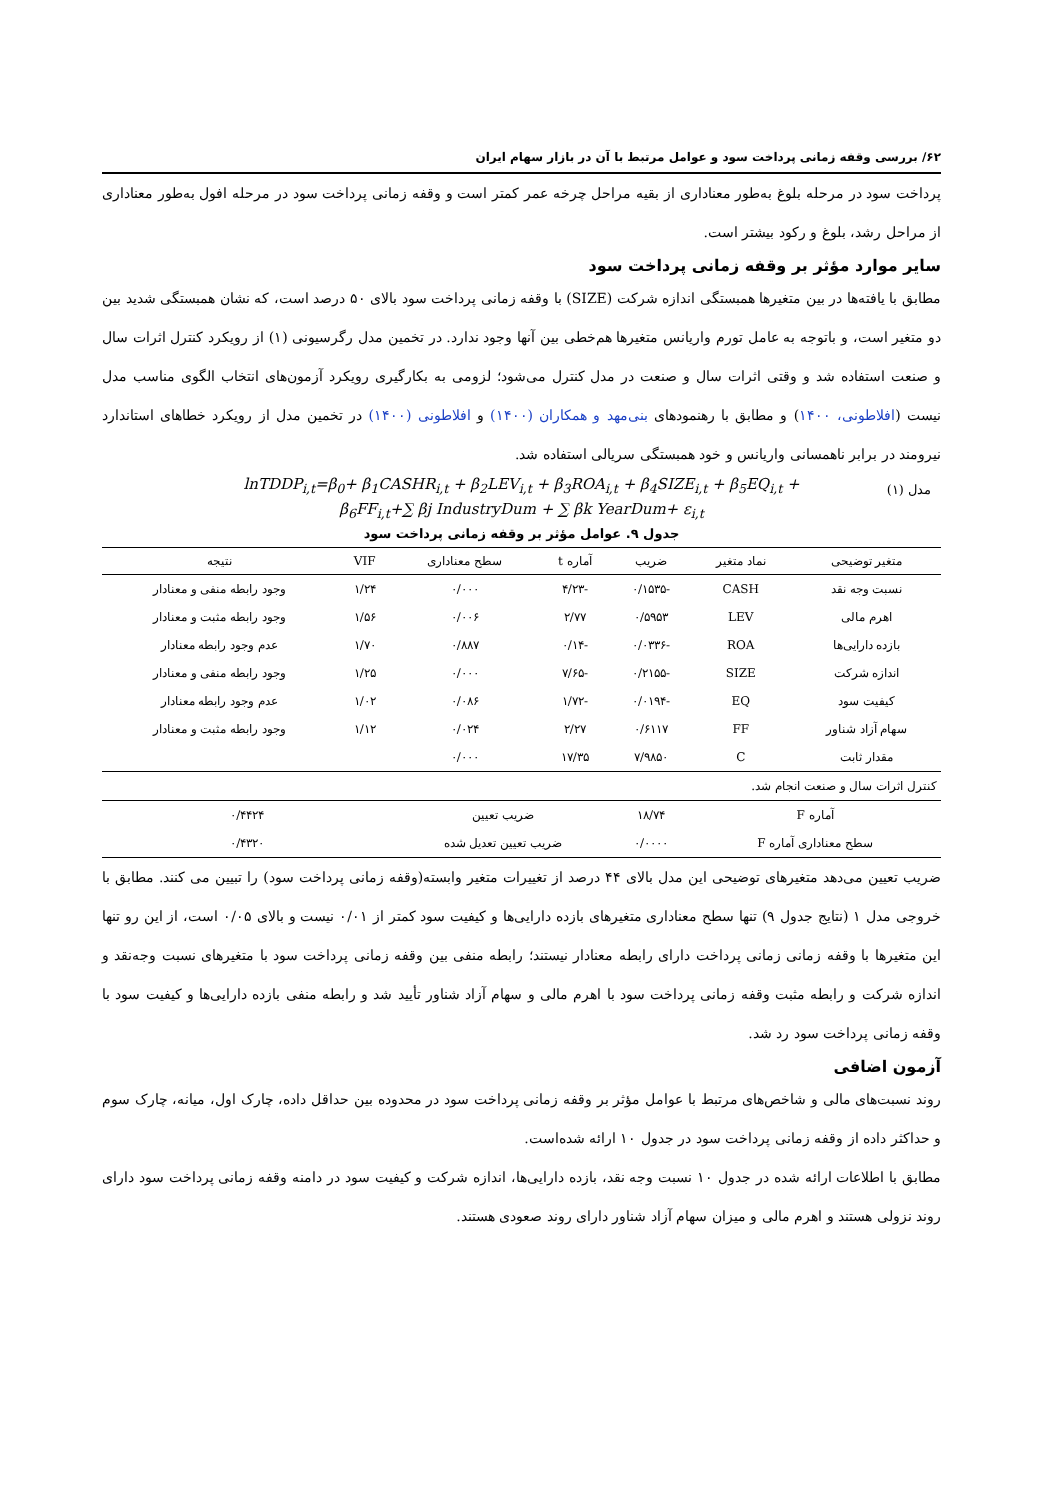۶۲/ بررسی وقفه زمانی پرداخت سود و عوامل مرتبط با آن در بازار سهام ایران
پرداخت سود در مرحله بلوغ به‌طور معناداری از بقیه مراحل چرخه عمر کمتر است و وقفه زمانی پرداخت سود در مرحله افول به‌طور معناداری از مراحل رشد، بلوغ و رکود بیشتر است.
سایر موارد مؤثر بر وقفه زمانی پرداخت سود
مطابق با یافته‌ها در بین متغیرها همبستگی اندازه شرکت (SIZE) با وقفه زمانی پرداخت سود بالای ۵۰ درصد است، که نشان همبستگی شدید بین دو متغیر است، و باتوجه به عامل تورم واریانس متغیرها هم‌خطی بین آنها وجود ندارد. در تخمین مدل رگرسیونی (۱) از رویکرد کنترل اثرات سال و صنعت استفاده شد و وقتی اثرات سال و صنعت در مدل کنترل می‌شود؛ لزومی به بکارگیری رویکرد آزمون‌های انتخاب الگوی مناسب مدل نیست (افلاطونی، ۱۴۰۰) و مطابق با رهنمودهای بنی‌مهد و همکاران (۱۴۰۰) و افلاطونی (۱۴۰۰) در تخمین مدل از رویکرد خطاهای استاندارد نیرومند در برابر ناهمسانی واریانس و خود همبستگی سریالی استفاده شد.
مدل (۱) lnTDDP<sub>i,t</sub>=β<sub>0</sub>+ β<sub>1</sub>CASHR<sub>i,t</sub> + β<sub>2</sub>LEV<sub>i,t</sub> + β<sub>3</sub>ROA<sub>i,t</sub> + β<sub>4</sub>SIZE<sub>i,t</sub> + β<sub>5</sub>EQ<sub>i,t</sub> +
β<sub>6</sub>FF<sub>i,t</sub>+∑ βj IndustryDum + ∑ βk YearDum+ ε<sub>i,t</sub>
جدول ۹. عوامل مؤثر بر وقفه زمانی پرداخت سود
| متغیر توضیحی | نماد متغیر | ضریب | آماره t | سطح معناداری | VIF | نتیجه |
| --- | --- | --- | --- | --- | --- | --- |
| نسبت وجه نقد | CASH | -۰/۱۵۳۵ | -۴/۲۳ | ۰/۰۰۰ | ۱/۲۴ | وجود رابطه منفی و معنادار |
| اهرم مالی | LEV | ۰/۵۹۵۳ | ۲/۷۷ | ۰/۰۰۶ | ۱/۵۶ | وجود رابطه مثبت و معنادار |
| بازده دارایی‌ها | ROA | -۰/۰۳۳۶ | -۰/۱۴ | ۰/۸۸۷ | ۱/۷۰ | عدم وجود رابطه معنادار |
| اندازه شرکت | SIZE | -۰/۲۱۵۵ | -۷/۶۵ | ۰/۰۰۰ | ۱/۲۵ | وجود رابطه منفی و معنادار |
| کیفیت سود | EQ | -۰/۰۱۹۴ | -۱/۷۲ | ۰/۰۸۶ | ۱/۰۲ | عدم وجود رابطه معنادار |
| سهام آزاد شناور | FF | ۰/۶۱۱۷ | ۲/۲۷ | ۰/۰۲۴ | ۱/۱۲ | وجود رابطه مثبت و معنادار |
| مقدار ثابت | C | ۷/۹۸۵۰ | ۱۷/۳۵ | ۰/۰۰۰ | | |
| کنترل اثرات سال و صنعت انجام شد. | | | | | | |
| آماره F | | ۱۸/۷۴ | ضریب تعیین | | ۰/۴۴۲۴ | |
| سطح معناداری آماره F | | ۰/۰۰۰۰ | ضریب تعیین تعدیل شده | | ۰/۴۳۲۰ | |
ضریب تعیین می‌دهد متغیرهای توضیحی این مدل بالای ۴۴ درصد از تغییرات متغیر وابسته(وقفه زمانی پرداخت سود) را تبیین می کنند. مطابق با خروجی مدل ۱ (نتایج جدول ۹) تنها سطح معناداری متغیرهای بازده دارایی‌ها و کیفیت سود کمتر از ۰/۰۱ نیست و بالای ۰/۰۵ است، از این رو تنها این متغیرها با وقفه زمانی زمانی پرداخت دارای رابطه معنادار نیستند؛ رابطه منفی بین وقفه زمانی پرداخت سود با متغیرهای نسبت وجه‌نقد و اندازه شرکت و رابطه مثبت وقفه زمانی پرداخت سود با اهرم مالی و سهام آزاد شناور تأیید شد و رابطه منفی بازده دارایی‌ها و کیفیت سود با وقفه زمانی پرداخت سود رد شد.
آزمون اضافی
روند نسبت‌های مالی و شاخص‌های مرتبط با عوامل مؤثر بر وقفه زمانی پرداخت سود در محدوده بین حداقل داده، چارک اول، میانه، چارک سوم و حداکثر داده از وقفه زمانی پرداخت سود در جدول ۱۰ ارائه شده‌است.
مطابق با اطلاعات ارائه شده در جدول ۱۰ نسبت وجه نقد، بازده دارایی‌ها، اندازه شرکت و کیفیت سود در دامنه وقفه زمانی پرداخت سود دارای روند نزولی هستند و اهرم مالی و میزان سهام آزاد شناور دارای روند صعودی هستند.